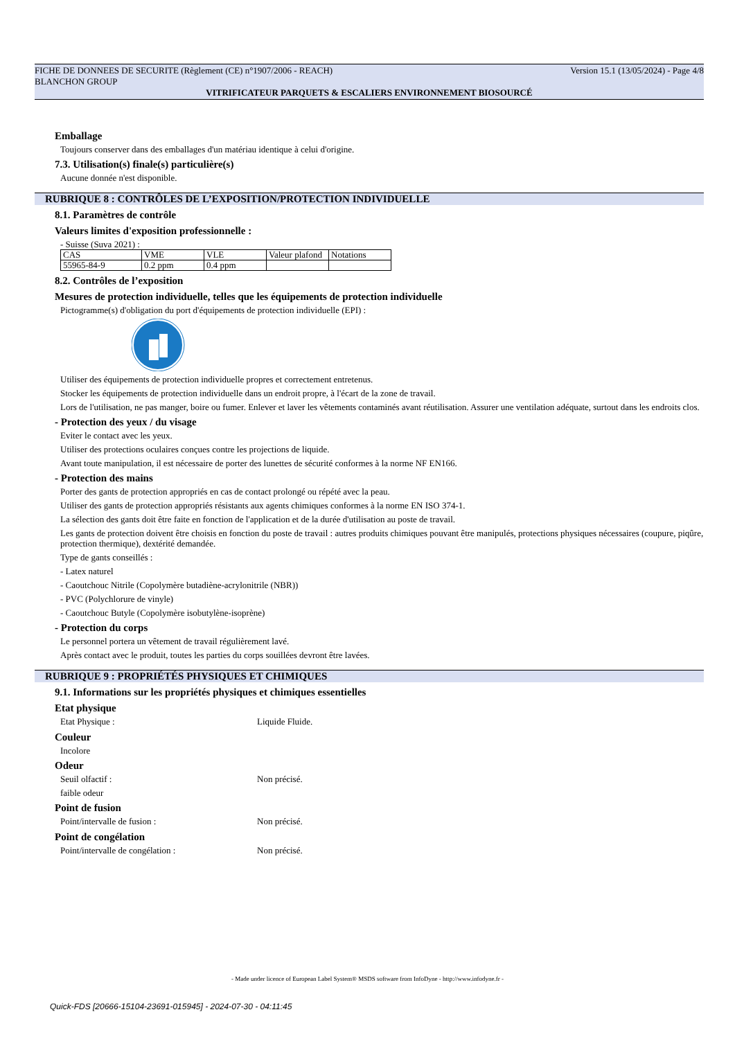FICHE DE DONNEES DE SECURITE (Règlement (CE) n°1907/2006 - REACH) Version 15.1 (13/05/2024) - Page 4/8
BLANCHON GROUP
VITRIFICATEUR PARQUETS & ESCALIERS ENVIRONNEMENT BIOSOURCÉ
Emballage
Toujours conserver dans des emballages d'un matériau identique à celui d'origine.
7.3. Utilisation(s) finale(s) particulière(s)
Aucune donnée n'est disponible.
RUBRIQUE 8 : CONTRÔLES DE L’EXPOSITION/PROTECTION INDIVIDUELLE
8.1. Paramètres de contrôle
Valeurs limites d'exposition professionnelle :
- Suisse (Suva 2021) :
| CAS | VME | VLE | Valeur plafond | Notations |
| 55965-84-9 | 0.2 ppm | 0.4 ppm | | |
8.2. Contrôles de l’exposition
Mesures de protection individuelle, telles que les équipements de protection individuelle
Pictogramme(s) d'obligation du port d'équipements de protection individuelle (EPI) :
Utiliser des équipements de protection individuelle propres et correctement entretenus.
Stocker les équipements de protection individuelle dans un endroit propre, à l'écart de la zone de travail.
Lors de l'utilisation, ne pas manger, boire ou fumer. Enlever et laver les vêtements contaminés avant réutilisation. Assurer une ventilation adéquate, surtout dans les endroits clos.
- Protection des yeux / du visage
Eviter le contact avec les yeux.
Utiliser des protections oculaires conçues contre les projections de liquide.
Avant toute manipulation, il est nécessaire de porter des lunettes de sécurité conformes à la norme NF EN166.
- Protection des mains
Porter des gants de protection appropriés en cas de contact prolongé ou répété avec la peau.
Utiliser des gants de protection appropriés résistants aux agents chimiques conformes à la norme EN ISO 374-1.
La sélection des gants doit être faite en fonction de l'application et de la durée d'utilisation au poste de travail.
Les gants de protection doivent être choisis en fonction du poste de travail : autres produits chimiques pouvant être manipulés, protections physiques nécessaires (coupure, piqûre, protection thermique), dextérité demandée.
Type de gants conseillés :
- Latex naturel
- Caoutchouc Nitrile (Copolymère butadiène-acrylonitrile (NBR))
- PVC (Polychlorure de vinyle)
- Caoutchouc Butyle (Copolymère isobutylène-isoprène)
- Protection du corps
Le personnel portera un vêtement de travail régulièrement lavé.
Après contact avec le produit, toutes les parties du corps souillées devront être lavées.
RUBRIQUE 9 : PROPRIÉTÉS PHYSIQUES ET CHIMIQUES
9.1. Informations sur les propriétés physiques et chimiques essentielles
Etat physique
Etat Physique : Liquide Fluide.
Couleur
Incolore
Odeur
Seuil olfactif : Non précisé.
faible odeur
Point de fusion
Point/intervalle de fusion : Non précisé.
Point de congélation
Point/intervalle de congélation : Non précisé.
- Made under licence of European Label System® MSDS software from InfoDyne - http://www.infodyne.fr -
Quick-FDS [20666-15104-23691-015945] - 2024-07-30 - 04:11:45